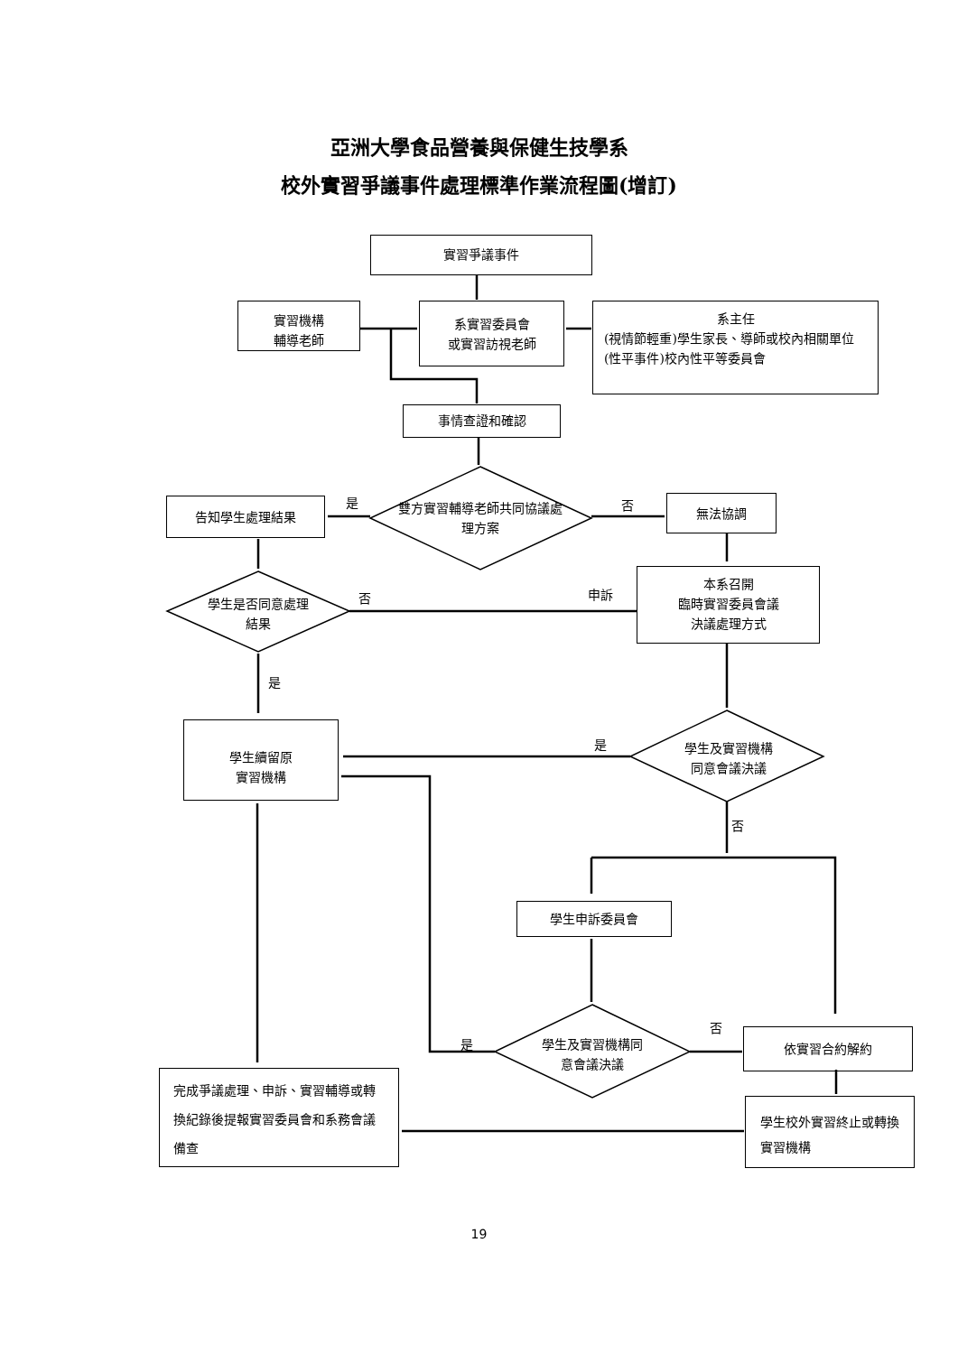亞洲大學食品營養與保健生技學系
校外實習爭議事件處理標準作業流程圖(增訂)
實習爭議事件
實習機構
輔導老師
系實習委員會
或實習訪視老師
系主任
(視情節輕重)學生家長、導師或校內相關單位
(性平事件)校內性平等委員會
事情查證和確認
雙方實習輔導老師共同協議處理方案
是 否
告知學生處理結果 無法協調
學生是否同意處理結果
否 申訴
本系召開
臨時實習委員會議
決議處理方式
是
學生續留原
實習機構
是
學生及實習機構同意會議決議
否
學生申訴委員會
是
否
學生及實習機構同意會議決議
依實習合約解約
完成爭議處理、申訴、實習輔導或轉換紀錄後提報實習委員會和系務會議備查
學生校外實習終止或轉換實習機構
19